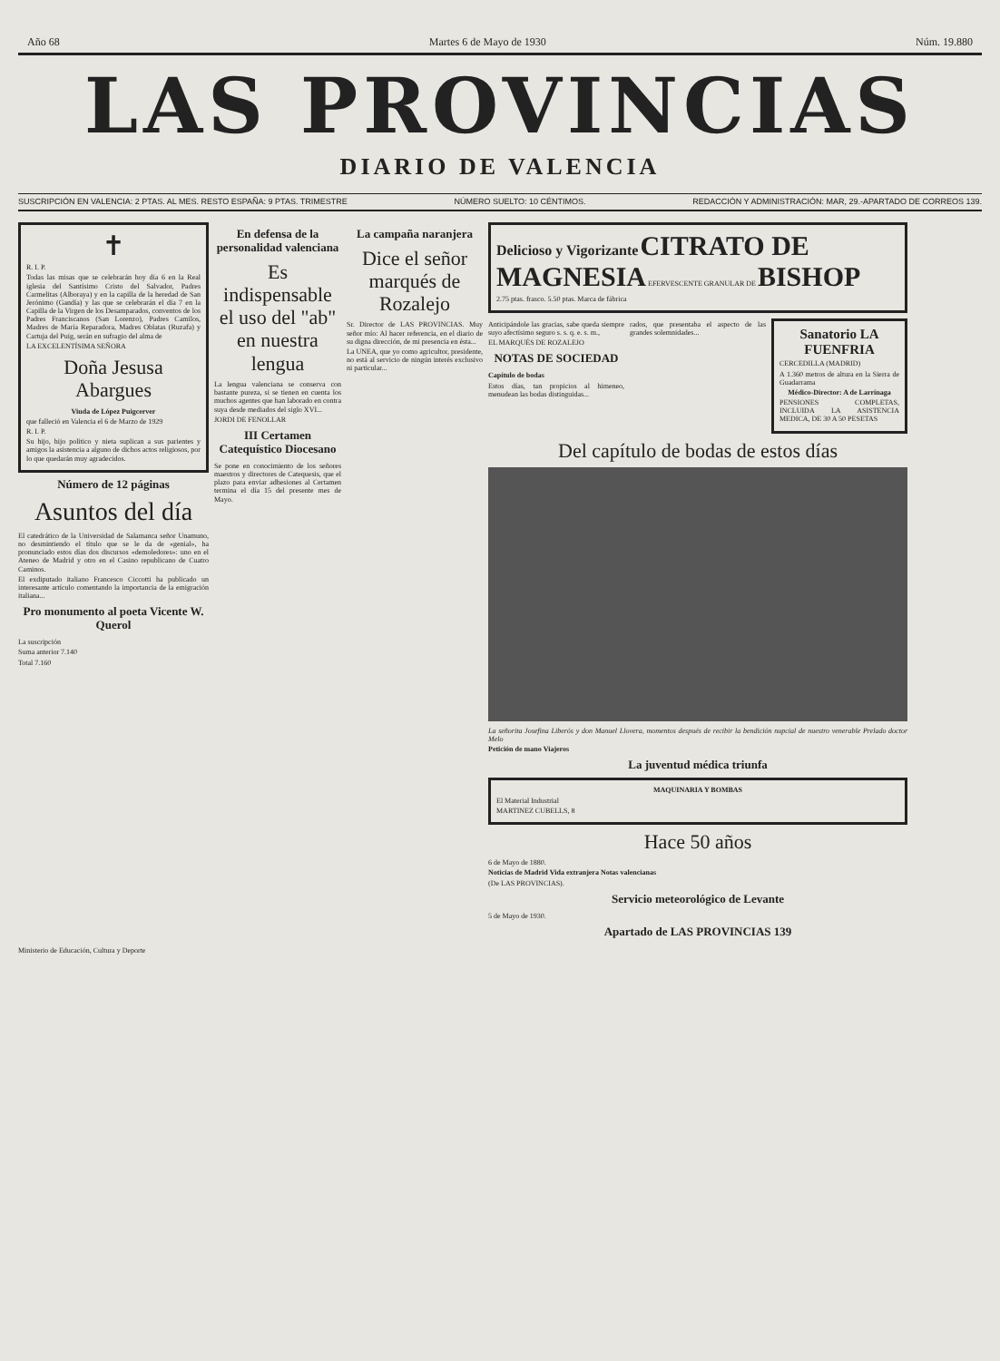Año 68 Martes 6 de Mayo de 1930 Núm. 19.880
LAS PROVINCIAS
DIARIO DE VALENCIA
SUSCRIPCIÓN EN VALENCIA: 2 PTAS. AL MES. RESTO ESPAÑA: 9 PTAS. TRIMESTRE NÚMERO SUELTO: 10 CÉNTIMOS. REDACCIÓN Y ADMINISTRACIÓN: MAR, 29.-APARTADO DE CORREOS 139.
✝
R. I. P.
Todas las misas que se celebrarán hoy día 6 en la Real iglesia del Santísimo Cristo del Salvador, Padres Carmelitas (Alboraya) y en la capilla de la heredad de San Jerónimo (Gandía) y las que se celebrarán el día 7 en la Capilla de la Virgen de los Desamparados, conventos de los Padres Franciscanos (San Lorenzo), Padres Camilos, Madres de María Reparadora, Madres Oblatas (Ruzafa) y Cartuja del Puig, serán en sufragio del alma de
LA EXCELENTÍSIMA SEÑORA
Doña Jesusa Abargues
Viuda de López Puigcerver
que falleció en Valencia el 6 de Marzo de 1929
R. I. P.
Su hijo, hijo político y nieta suplican a sus parientes y amigos la asistencia a alguno de dichos actos religiosos, por lo que quedarán muy agradecidos.
Número de 12 páginas
Asuntos del día
El catedrático de la Universidad de Salamanca señor Unamuno, no desmintiendo el título que se le da de «genial», ha pronunciado estos días dos discursos «demoledores»: uno en el Ateneo de Madrid y otro en el Casino republicano de Cuatro Caminos.
El exdiputado italiano Francesco Ciccotti ha publicado un interesante artículo comentando la importancia de la emigración italiana...
Pro monumento al poeta Vicente W. Querol
La suscripción
Suma anterior 7.140
Total 7.160
En defensa de la personalidad valenciana
Es indispensable el uso del "ab" en nuestra lengua
La lengua valenciana se conserva con bastante pureza, si se tienen en cuenta los muchos agentes que han laborado en contra suya desde mediados del siglo XVI...
JORDI DE FENOLLAR
III Certamen Catequístico Diocesano
Se pone en conocimiento de los señores maestros y directores de Catequesis, que el plazo para enviar adhesiones al Certamen termina el día 15 del presente mes de Mayo.
La campaña naranjera
Dice el señor marqués de Rozalejo
Sr. Director de LAS PROVINCIAS. Muy señor mío: Al hacer referencia, en el diario de su digna dirección, de mi presencia en ésta...
La UNEA, que yo como agricultor, presidente, no está al servicio de ningún interés exclusivo ni particular...
Delicioso y Vigorizante CITRATO DE MAGNESIA EFERVESCENTE GRANULAR DE BISHOP
2.75 ptas. frasco. 5.50 ptas. Marca de fábrica
Anticipándole las gracias, sabe queda siempre suyo afectísimo seguro s. s. q. e. s. m.,
EL MARQUÉS DE ROZALEJO
NOTAS DE SOCIEDAD
Capítulo de bodas
Estos días, tan propicios al himeneo, menudean las bodas distinguidas...
rados, que presentaba el aspecto de las grandes solemnidades...
Sanatorio LA FUENFRIA
CERCEDILLA (MADRID)
A 1.360 metros de altura en la Sierra de Guadarrama
Médico-Director: A de Larrínaga
PENSIONES COMPLETAS, INCLUIDA LA ASISTENCIA MEDICA, DE 30 A 50 PESETAS
Del capítulo de bodas de estos días
La señorita Josefina Liberós y don Manuel Llovera, momentos después de recibir la bendición nupcial de nuestro venerable Prelado doctor Melo
Petición de mano Viajeros
La juventud médica triunfa
MAQUINARIA Y BOMBAS
El Material Industrial
MARTINEZ CUBELLS, 8
Hace 50 años
6 de Mayo de 1880.
Noticias de Madrid Vida extranjera Notas valencianas
(De LAS PROVINCIAS).
Servicio meteorológico de Levante
5 de Mayo de 1930.
Apartado de LAS PROVINCIAS 139
Ministerio de Educación, Cultura y Deporte